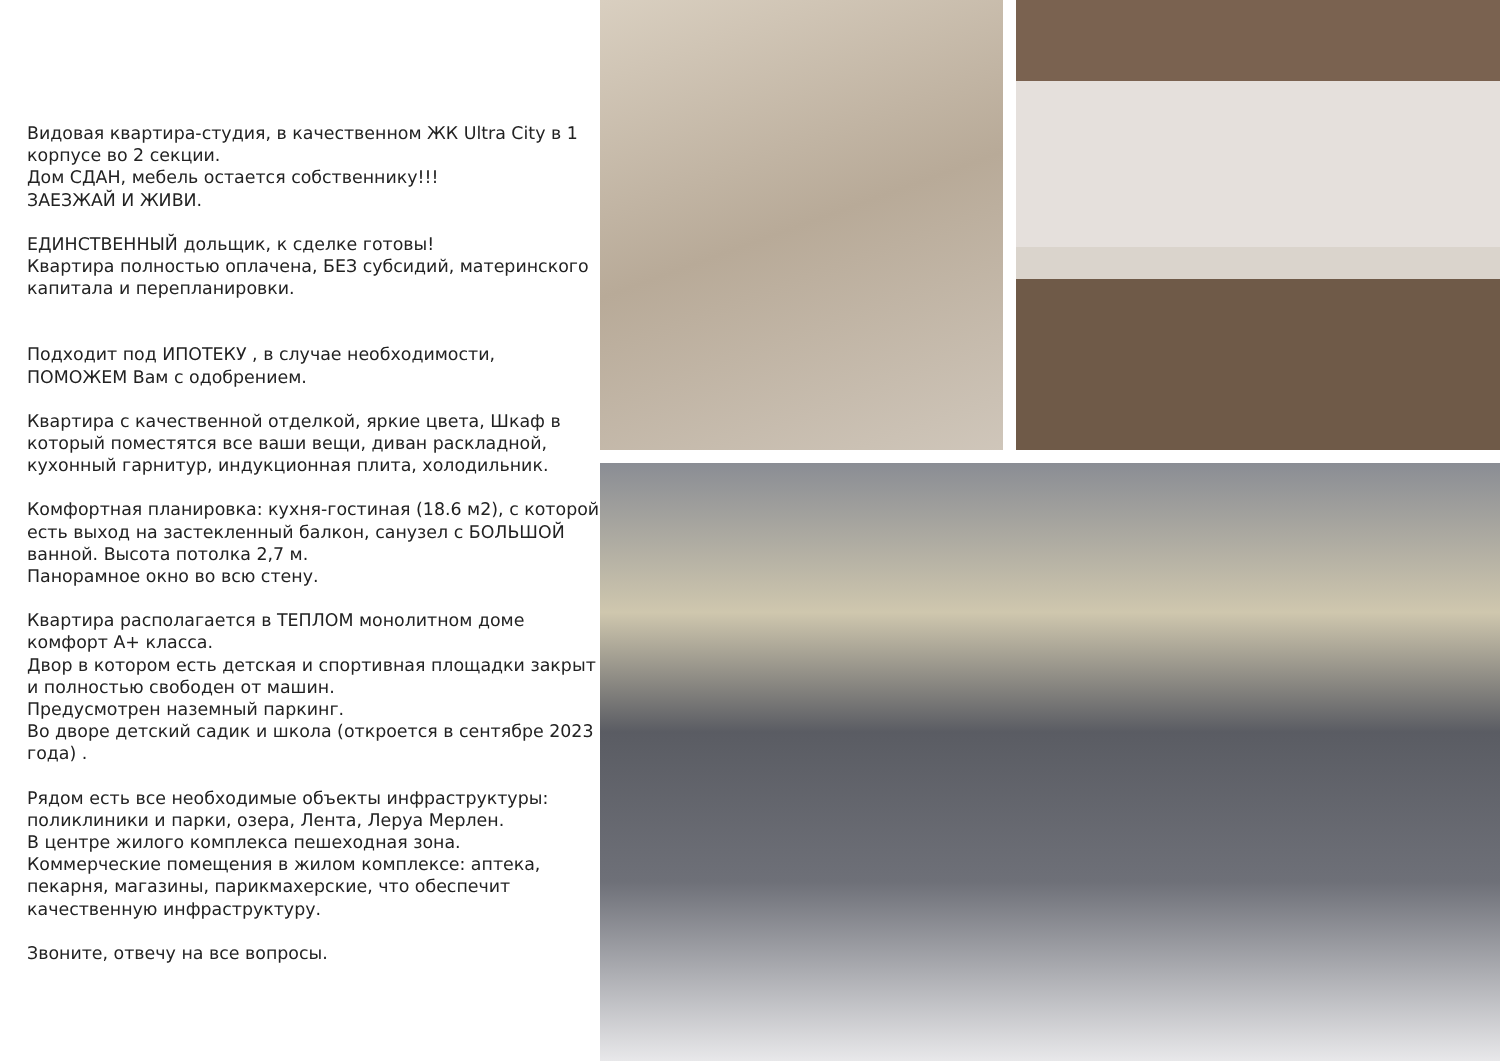Видовая квартира-студия, в качественном ЖК Ultra City в 1 корпусе во 2 секции.
Дом СДАН, мебель остается собственнику!!!
ЗАЕЗЖАЙ И ЖИВИ.
ЕДИНСТВЕННЫЙ дольщик, к сделке готовы!
Квартира полностью оплачена, БЕЗ субсидий, материнского капитала и перепланировки.
Подходит под ИПОТЕКУ , в случае необходимости, ПОМОЖЕМ Вам с одобрением.
Квартира с качественной отделкой, яркие цвета, Шкаф в который поместятся все ваши вещи, диван раскладной, кухонный гарнитур, индукционная плита, холодильник.
Комфортная планировка: кухня-гостиная (18.6 м2), с которой есть выход на застекленный балкон, санузел с БОЛЬШОЙ ванной. Высота потолка 2,7 м.
Панорамное окно во всю стену.
Квартира располагается в ТЕПЛОМ монолитном доме комфорт А+ класса.
Двор в котором есть детская и спортивная площадки закрыт и полностью свободен от машин.
Предусмотрен наземный паркинг.
Во дворе детский садик и школа (откроется в сентябре 2023 года) .
Рядом есть все необходимые объекты инфраструктуры: поликлиники и парки, озера, Лента, Леруа Мерлен.
В центре жилого комплекса пешеходная зона.
Коммерческие помещения в жилом комплексе: аптека, пекарня, магазины, парикмахерские, что обеспечит качественную инфраструктуру.
Звоните, отвечу на все вопросы.